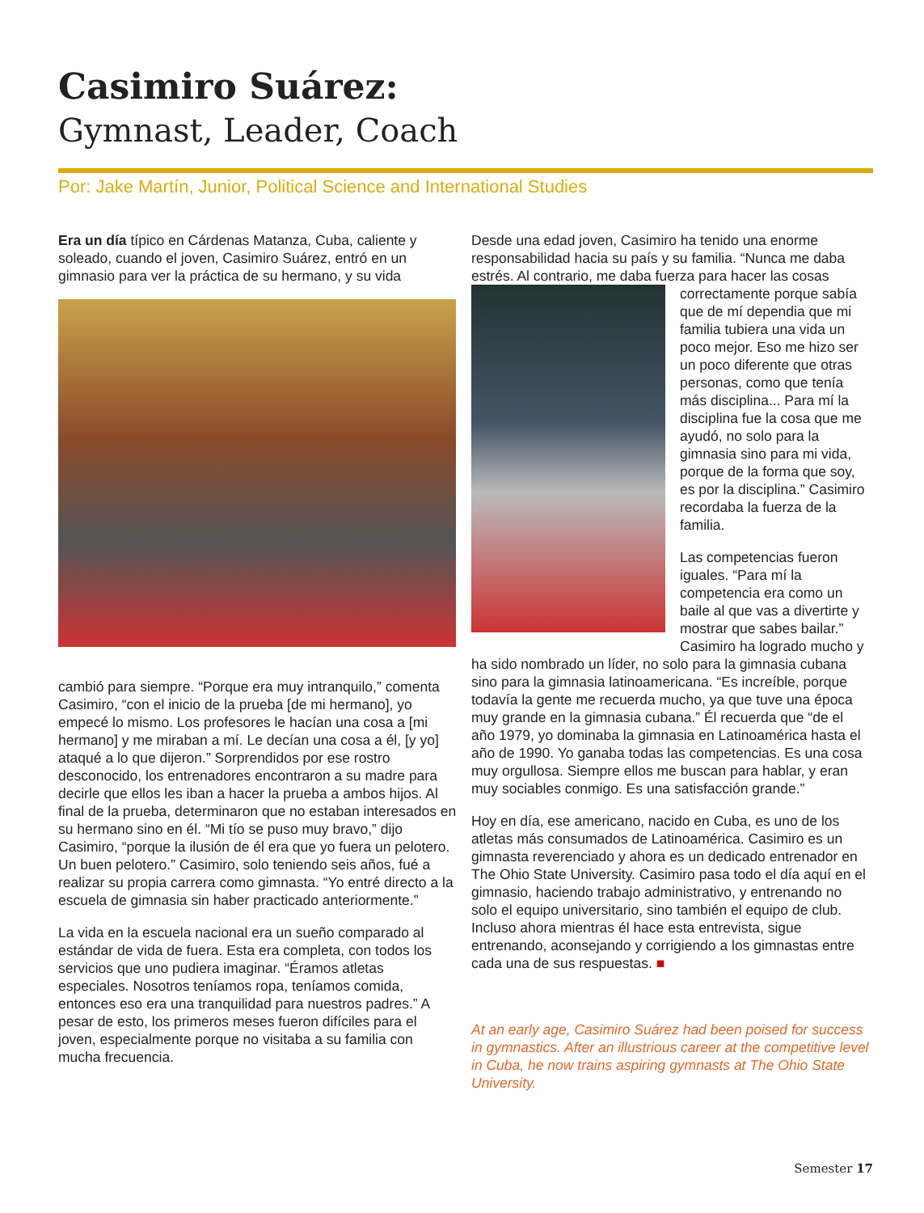Casimiro Suárez:
Gymnast, Leader, Coach
Por: Jake Martín, Junior, Political Science and International Studies
Era un día típico en Cárdenas Matanza, Cuba, caliente y soleado, cuando el joven, Casimiro Suárez, entró en un gimnasio para ver la práctica de su hermano, y su vida
cambió para siempre. “Porque era muy intranquilo,” comenta Casimiro, “con el inicio de la prueba [de mi hermano], yo empecé lo mismo. Los profesores le hacían una cosa a [mi hermano] y me miraban a mí. Le decían una cosa a él, [y yo] ataqué a lo que dijeron.” Sorprendidos por ese rostro desconocido, los entrenadores encontraron a su madre para decirle que ellos les iban a hacer la prueba a ambos hijos. Al final de la prueba, determinaron que no estaban interesados en su hermano sino en él. “Mi tío se puso muy bravo,” dijo Casimiro, “porque la ilusión de él era que yo fuera un pelotero. Un buen pelotero.” Casimiro, solo teniendo seis años, fué a realizar su propia carrera como gimnasta. “Yo entré directo a la escuela de gimnasia sin haber practicado anteriormente.”
La vida en la escuela nacional era un sueño comparado al estándar de vida de fuera. Esta era completa, con todos los servicios que uno pudiera imaginar. “Éramos atletas especiales. Nosotros teníamos ropa, teníamos comida, entonces eso era una tranquilidad para nuestros padres.” A pesar de esto, los primeros meses fueron difíciles para el joven, especialmente porque no visitaba a su familia con mucha frecuencia.
Desde una edad joven, Casimiro ha tenido una enorme responsabilidad hacia su país y su familia. “Nunca me daba estrés. Al contrario, me daba fuerza para hacer las cosas correctamente porque sabía que de mí dependia que mi familia tubiera una vida un poco mejor. Eso me hizo ser un poco diferente que otras personas, como que tenía más disciplina... Para mí la disciplina fue la cosa que me ayudó, no solo para la gimnasia sino para mi vida, porque de la forma que soy, es por la disciplina.” Casimiro recordaba la fuerza de la familia.
Las competencias fueron iguales. “Para mí la competencia era como un baile al que vas a divertirte y mostrar que sabes bailar.” Casimiro ha logrado mucho y ha sido nombrado un líder, no solo para la gimnasia cubana sino para la gimnasia latinoamericana. “Es increíble, porque todavía la gente me recuerda mucho, ya que tuve una época muy grande en la gimnasia cubana.” Él recuerda que “de el año 1979, yo dominaba la gimnasia en Latinoamérica hasta el año de 1990. Yo ganaba todas las competencias. Es una cosa muy orgullosa. Siempre ellos me buscan para hablar, y eran muy sociables conmigo. Es una satisfacción grande.”
Hoy en día, ese americano, nacido en Cuba, es uno de los atletas más consumados de Latinoamérica. Casimiro es un gimnasta reverenciado y ahora es un dedicado entrenador en The Ohio State University. Casimiro pasa todo el día aquí en el gimnasio, haciendo trabajo administrativo, y entrenando no solo el equipo universitario, sino también el equipo de club. Incluso ahora mientras él hace esta entrevista, sigue entrenando, aconsejando y corrigiendo a los gimnastas entre cada una de sus respuestas. ■
At an early age, Casimiro Suárez had been poised for success in gymnastics. After an illustrious career at the competitive level in Cuba, he now trains aspiring gymnasts at The Ohio State University.
Semester 17